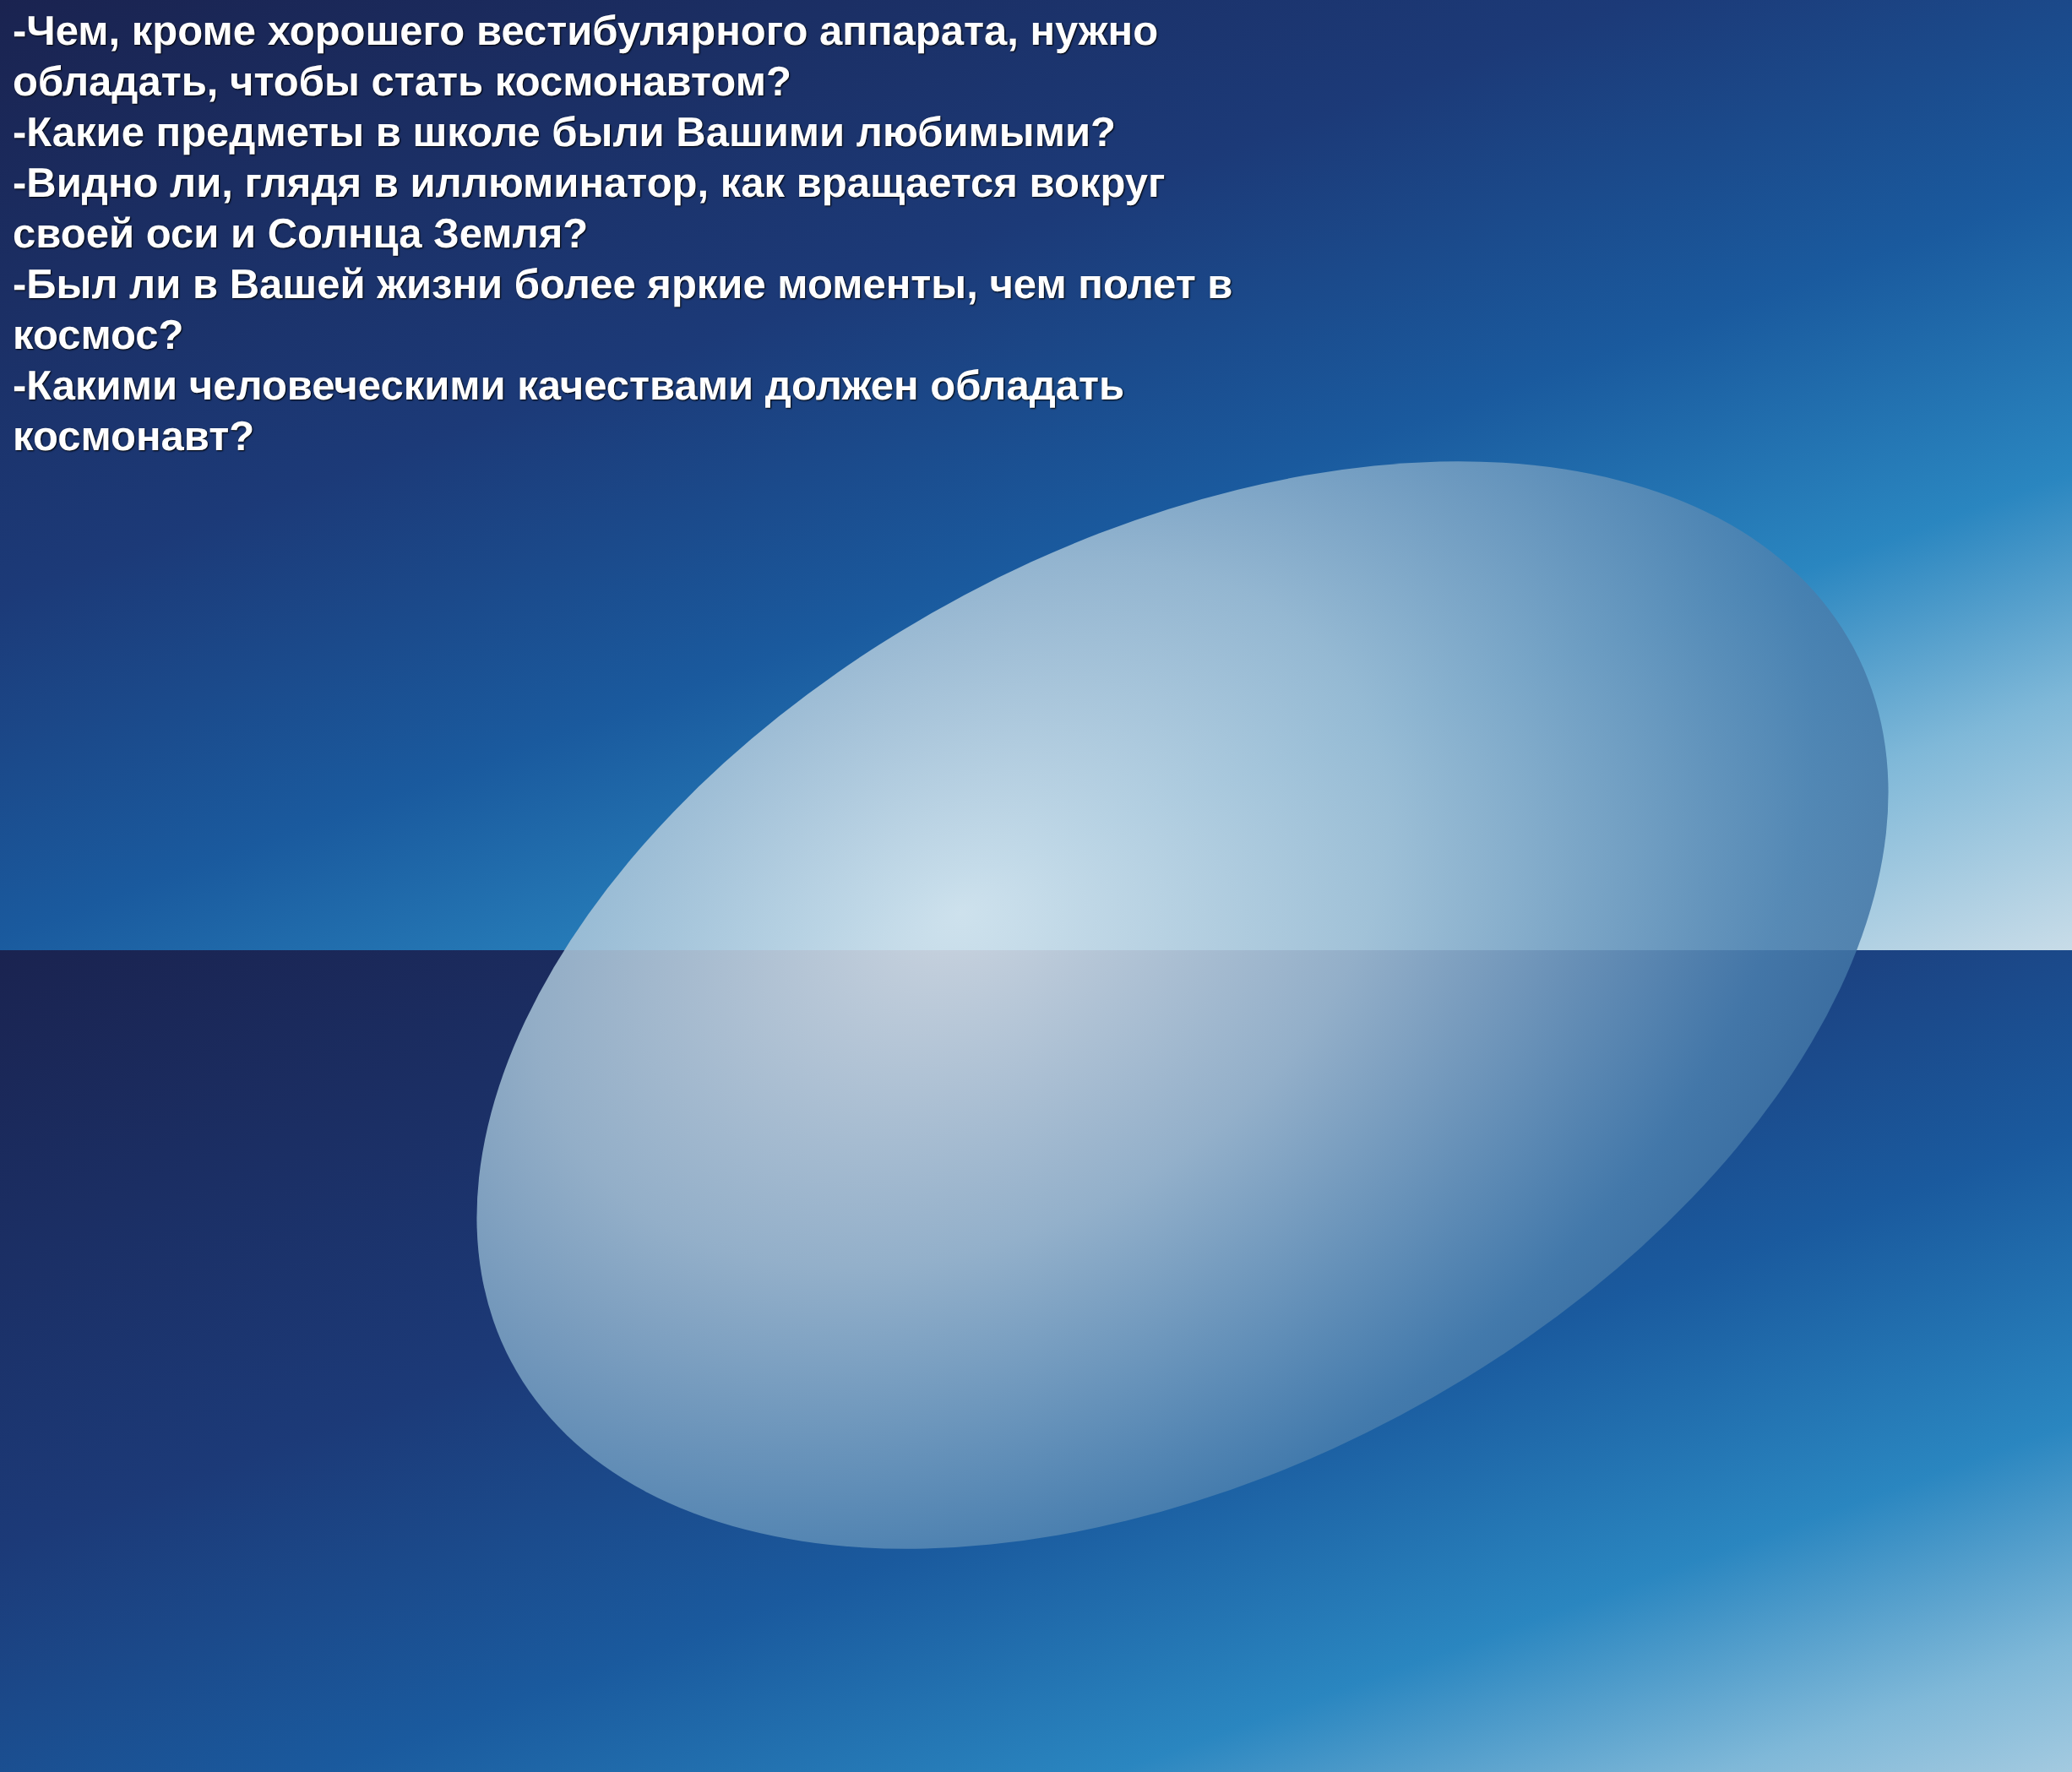-Чем, кроме хорошего вестибулярного аппарата, нужно обладать, чтобы стать космонавтом?
-Какие предметы в школе были Вашими любимыми?
-Видно ли, глядя в иллюминатор, как вращается вокруг своей оси и Солнца Земля?
-Был ли в Вашей жизни более яркие моменты, чем полет в космос?
-Какими человеческими качествами должен обладать космонавт?